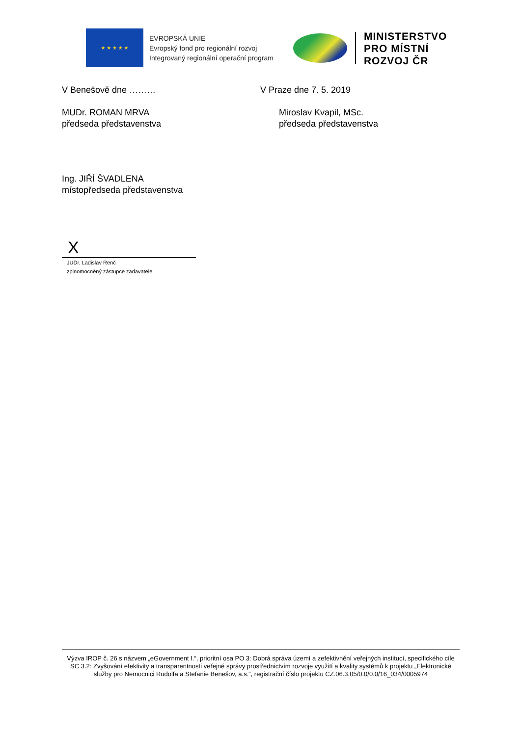★ ★ ★ ★ ★
EVROPSKÁ UNIE
Evropský fond pro regionální rozvoj
Integrovaný regionální operační program
MINISTERSTVO
PRO MÍSTNÍ
ROZVOJ ČR
V Benešově dne ……… V Praze dne 7. 5. 2019
MUDr. ROMAN MRVA
předseda představenstva
Miroslav Kvapil, MSc.
předseda představenstva
Ing. JIŘÍ ŠVADLENA
místopředseda představenstva
X
JUDr. Ladislav Renč
zplnomocněný zástupce zadavatele
Výzva IROP č. 26 s názvem „eGovernment I.“, prioritní osa PO 3: Dobrá správa území a zefektivnění veřejných institucí, specifického cíle SC 3.2: Zvyšování efektivity a transparentnosti veřejné správy prostřednictvím rozvoje využití a kvality systémů k projektu „Elektronické služby pro Nemocnici Rudolfa a Stefanie Benešov, a.s.“, registrační číslo projektu CZ.06.3.05/0.0/0.0/16_034/0005974